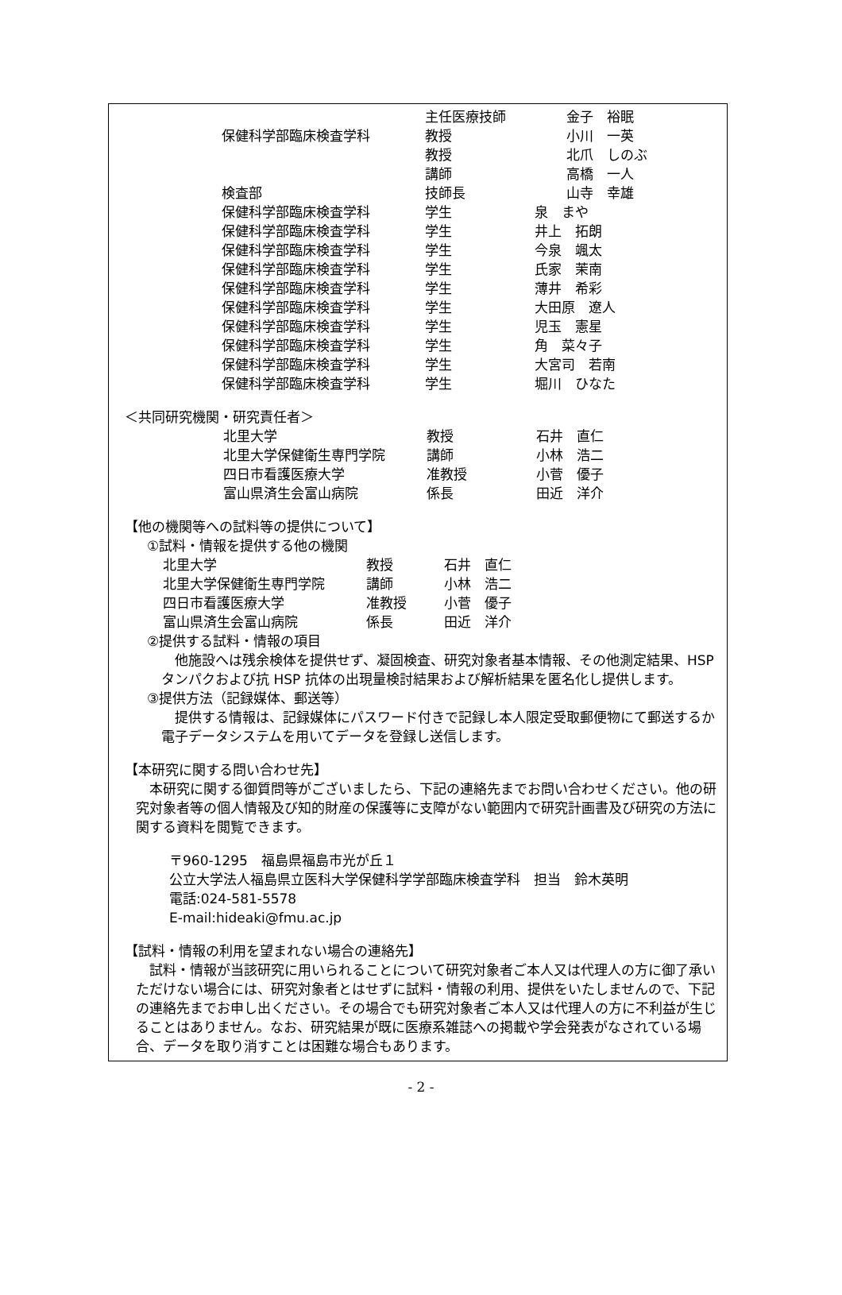| | 主任医療技師 | | 金子 裕眠 |
| 保健科学部臨床検査学科 | 教授 | | 小川 一英 |
| | 教授 | | 北爪 しのぶ |
| | 講師 | | 高橋 一人 |
| 検査部 | 技師長 | | 山寺 幸雄 |
| 保健科学部臨床検査学科 | 学生 | 泉 まや | |
| 保健科学部臨床検査学科 | 学生 | 井上 拓朗 | |
| 保健科学部臨床検査学科 | 学生 | 今泉 颯太 | |
| 保健科学部臨床検査学科 | 学生 | 氏家 茉南 | |
| 保健科学部臨床検査学科 | 学生 | 薄井 希彩 | |
| 保健科学部臨床検査学科 | 学生 | 大田原 遼人 | |
| 保健科学部臨床検査学科 | 学生 | 児玉 憲星 | |
| 保健科学部臨床検査学科 | 学生 | 角 菜々子 | |
| 保健科学部臨床検査学科 | 学生 | 大宮司 若南 | |
| 保健科学部臨床検査学科 | 学生 | 堀川 ひなた | |
＜共同研究機関・研究責任者＞
| 北里大学 | 教授 | 石井 直仁 |
| 北里大学保健衛生専門学院 | 講師 | 小林 浩二 |
| 四日市看護医療大学 | 准教授 | 小菅 優子 |
| 富山県済生会富山病院 | 係長 | 田近 洋介 |
【他の機関等への試料等の提供について】
①試料・情報を提供する他の機関
| 北里大学 | 教授 | 石井 直仁 |
| 北里大学保健衛生専門学院 | 講師 | 小林 浩二 |
| 四日市看護医療大学 | 准教授 | 小菅 優子 |
| 富山県済生会富山病院 | 係長 | 田近 洋介 |
②提供する試料・情報の項目
他施設へは残余検体を提供せず、凝固検査、研究対象者基本情報、その他測定結果、HSP タンパクおよび抗 HSP 抗体の出現量検討結果および解析結果を匿名化し提供します。
③提供方法（記録媒体、郵送等）
提供する情報は、記録媒体にパスワード付きで記録し本人限定受取郵便物にて郵送するか電子データシステムを用いてデータを登録し送信します。
【本研究に関する問い合わせ先】
本研究に関する御質問等がございましたら、下記の連絡先までお問い合わせください。他の研究対象者等の個人情報及び知的財産の保護等に支障がない範囲内で研究計画書及び研究の方法に関する資料を閲覧できます。
〒960-1295　福島県福島市光が丘１
公立大学法人福島県立医科大学保健科学学部臨床検査学科　担当　鈴木英明
電話:024-581-5578
E-mail:hideaki@fmu.ac.jp
【試料・情報の利用を望まれない場合の連絡先】
試料・情報が当該研究に用いられることについて研究対象者ご本人又は代理人の方に御了承いただけない場合には、研究対象者とはせずに試料・情報の利用、提供をいたしませんので、下記の連絡先までお申し出ください。その場合でも研究対象者ご本人又は代理人の方に不利益が生じることはありません。なお、研究結果が既に医療系雑誌への掲載や学会発表がなされている場合、データを取り消すことは困難な場合もあります。
- 2 -